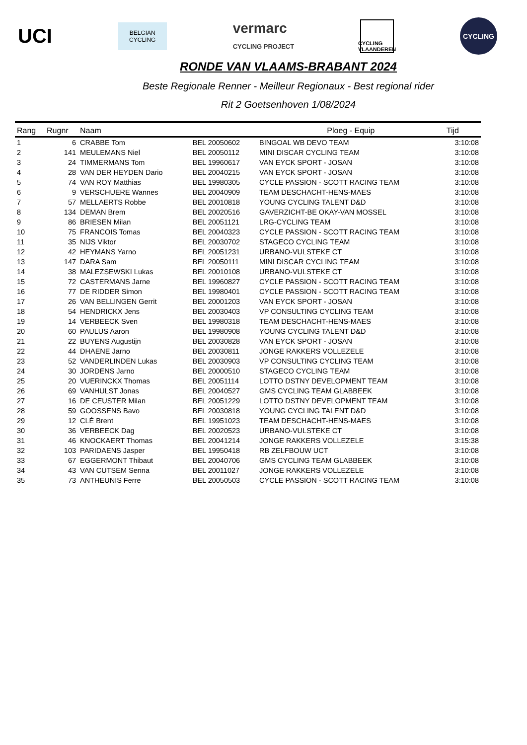UCI
BELGIAN
CYCLING
vermarc
CYCLING PROJECT
CYCLING
VLAANDEREN
CYCLING
RONDE VAN VLAAMS-BRABANT 2024
Beste Regionale Renner - Meilleur Regionaux - Best regional rider
Rit 2 Goetsenhoven 1/08/2024
| Rang | Rugnr | Naam | | Ploeg - Equip | Tijd |
| --- | --- | --- | --- | --- | --- |
| 1 | 6 | CRABBE Tom | BEL 20050602 | BINGOAL WB DEVO TEAM | 3:10:08 |
| 2 | 141 | MEULEMANS Niel | BEL 20050112 | MINI DISCAR CYCLING TEAM | 3:10:08 |
| 3 | 24 | TIMMERMANS Tom | BEL 19960617 | VAN EYCK SPORT - JOSAN | 3:10:08 |
| 4 | 28 | VAN DER HEYDEN Dario | BEL 20040215 | VAN EYCK SPORT - JOSAN | 3:10:08 |
| 5 | 74 | VAN ROY Matthias | BEL 19980305 | CYCLE PASSION - SCOTT RACING TEAM | 3:10:08 |
| 6 | 9 | VERSCHUERE Wannes | BEL 20040909 | TEAM DESCHACHT-HENS-MAES | 3:10:08 |
| 7 | 57 | MELLAERTS Robbe | BEL 20010818 | YOUNG CYCLING TALENT D&D | 3:10:08 |
| 8 | 134 | DEMAN Brem | BEL 20020516 | GAVERZICHT-BE OKAY-VAN MOSSEL | 3:10:08 |
| 9 | 86 | BRIESEN Milan | BEL 20051121 | LRG-CYCLING TEAM | 3:10:08 |
| 10 | 75 | FRANCOIS Tomas | BEL 20040323 | CYCLE PASSION - SCOTT RACING TEAM | 3:10:08 |
| 11 | 35 | NIJS Viktor | BEL 20030702 | STAGECO CYCLING TEAM | 3:10:08 |
| 12 | 42 | HEYMANS Yarno | BEL 20051231 | URBANO-VULSTEKE CT | 3:10:08 |
| 13 | 147 | DARA Sam | BEL 20050111 | MINI DISCAR CYCLING TEAM | 3:10:08 |
| 14 | 38 | MALEZSEWSKI Lukas | BEL 20010108 | URBANO-VULSTEKE CT | 3:10:08 |
| 15 | 72 | CASTERMANS Jarne | BEL 19960827 | CYCLE PASSION - SCOTT RACING TEAM | 3:10:08 |
| 16 | 77 | DE RIDDER Simon | BEL 19980401 | CYCLE PASSION - SCOTT RACING TEAM | 3:10:08 |
| 17 | 26 | VAN BELLINGEN Gerrit | BEL 20001203 | VAN EYCK SPORT - JOSAN | 3:10:08 |
| 18 | 54 | HENDRICKX Jens | BEL 20030403 | VP CONSULTING CYCLING TEAM | 3:10:08 |
| 19 | 14 | VERBEECK Sven | BEL 19980318 | TEAM DESCHACHT-HENS-MAES | 3:10:08 |
| 20 | 60 | PAULUS Aaron | BEL 19980908 | YOUNG CYCLING TALENT D&D | 3:10:08 |
| 21 | 22 | BUYENS Augustijn | BEL 20030828 | VAN EYCK SPORT - JOSAN | 3:10:08 |
| 22 | 44 | DHAENE Jarno | BEL 20030811 | JONGE RAKKERS VOLLEZELE | 3:10:08 |
| 23 | 52 | VANDERLINDEN Lukas | BEL 20030903 | VP CONSULTING CYCLING TEAM | 3:10:08 |
| 24 | 30 | JORDENS Jarno | BEL 20000510 | STAGECO CYCLING TEAM | 3:10:08 |
| 25 | 20 | VUERINCKX Thomas | BEL 20051114 | LOTTO DSTNY DEVELOPMENT TEAM | 3:10:08 |
| 26 | 69 | VANHULST Jonas | BEL 20040527 | GMS CYCLING TEAM GLABBEEK | 3:10:08 |
| 27 | 16 | DE CEUSTER Milan | BEL 20051229 | LOTTO DSTNY DEVELOPMENT TEAM | 3:10:08 |
| 28 | 59 | GOOSSENS Bavo | BEL 20030818 | YOUNG CYCLING TALENT D&D | 3:10:08 |
| 29 | 12 | CLÉ Brent | BEL 19951023 | TEAM DESCHACHT-HENS-MAES | 3:10:08 |
| 30 | 36 | VERBEECK Dag | BEL 20020523 | URBANO-VULSTEKE CT | 3:10:08 |
| 31 | 46 | KNOCKAERT Thomas | BEL 20041214 | JONGE RAKKERS VOLLEZELE | 3:15:38 |
| 32 | 103 | PARIDAENS Jasper | BEL 19950418 | RB ZELFBOUW UCT | 3:10:08 |
| 33 | 67 | EGGERMONT Thibaut | BEL 20040706 | GMS CYCLING TEAM GLABBEEK | 3:10:08 |
| 34 | 43 | VAN CUTSEM Senna | BEL 20011027 | JONGE RAKKERS VOLLEZELE | 3:10:08 |
| 35 | 73 | ANTHEUNIS Ferre | BEL 20050503 | CYCLE PASSION - SCOTT RACING TEAM | 3:10:08 |